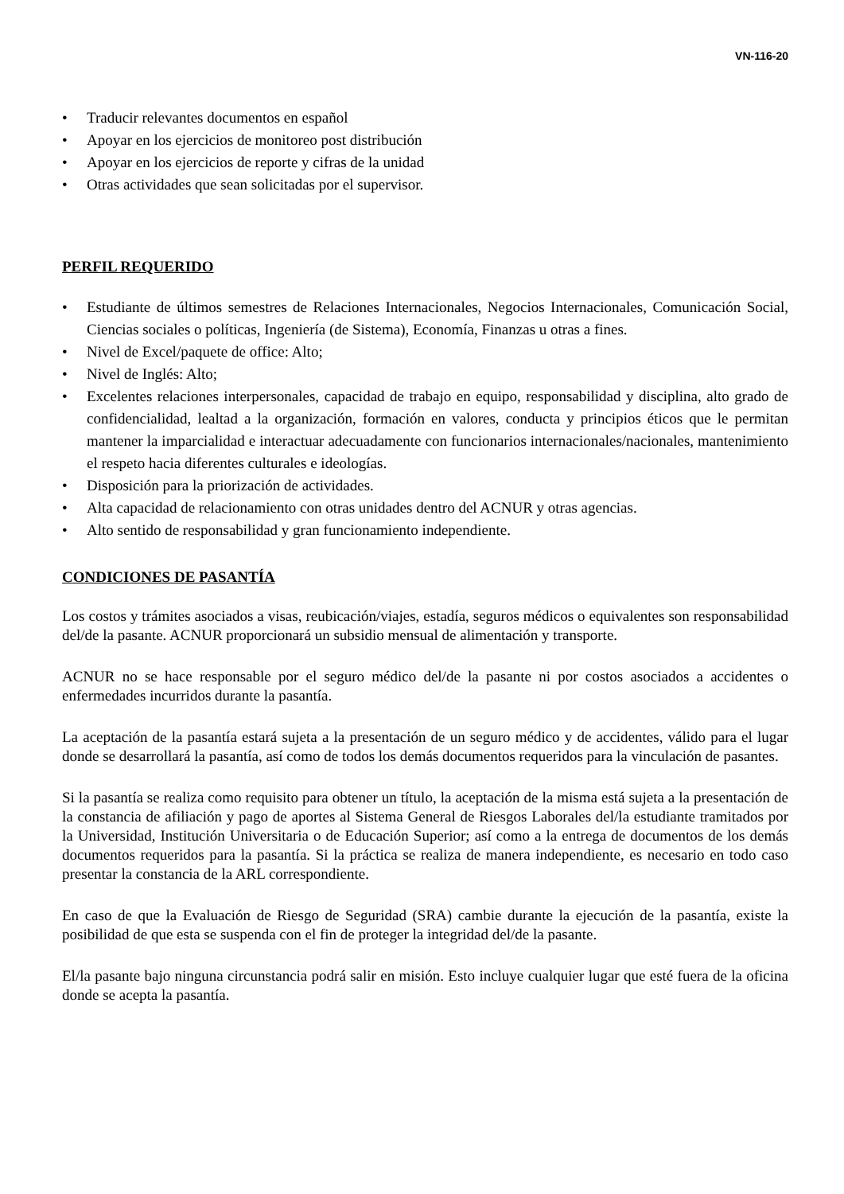VN-116-20
• Traducir relevantes documentos en español
• Apoyar en los ejercicios de monitoreo post distribución
• Apoyar en los ejercicios de reporte y cifras de la unidad
• Otras actividades que sean solicitadas por el supervisor.
PERFIL REQUERIDO
• Estudiante de últimos semestres de Relaciones Internacionales, Negocios Internacionales, Comunicación Social, Ciencias sociales o políticas, Ingeniería (de Sistema), Economía, Finanzas u otras a fines.
• Nivel de Excel/paquete de office: Alto;
• Nivel de Inglés: Alto;
• Excelentes relaciones interpersonales, capacidad de trabajo en equipo, responsabilidad y disciplina, alto grado de confidencialidad, lealtad a la organización, formación en valores, conducta y principios éticos que le permitan mantener la imparcialidad e interactuar adecuadamente con funcionarios internacionales/nacionales, mantenimiento el respeto hacia diferentes culturales e ideologías.
• Disposición para la priorización de actividades.
• Alta capacidad de relacionamiento con otras unidades dentro del ACNUR y otras agencias.
• Alto sentido de responsabilidad y gran funcionamiento independiente.
CONDICIONES DE PASANTÍA
Los costos y trámites asociados a visas, reubicación/viajes, estadía, seguros médicos o equivalentes son responsabilidad del/de la pasante. ACNUR proporcionará un subsidio mensual de alimentación y transporte.
ACNUR no se hace responsable por el seguro médico del/de la pasante ni por costos asociados a accidentes o enfermedades incurridos durante la pasantía.
La aceptación de la pasantía estará sujeta a la presentación de un seguro médico y de accidentes, válido para el lugar donde se desarrollará la pasantía, así como de todos los demás documentos requeridos para la vinculación de pasantes.
Si la pasantía se realiza como requisito para obtener un título, la aceptación de la misma está sujeta a la presentación de la constancia de afiliación y pago de aportes al Sistema General de Riesgos Laborales del/la estudiante tramitados por la Universidad, Institución Universitaria o de Educación Superior; así como a la entrega de documentos de los demás documentos requeridos para la pasantía. Si la práctica se realiza de manera independiente, es necesario en todo caso presentar la constancia de la ARL correspondiente.
En caso de que la Evaluación de Riesgo de Seguridad (SRA) cambie durante la ejecución de la pasantía, existe la posibilidad de que esta se suspenda con el fin de proteger la integridad del/de la pasante.
El/la pasante bajo ninguna circunstancia podrá salir en misión. Esto incluye cualquier lugar que esté fuera de la oficina donde se acepta la pasantía.